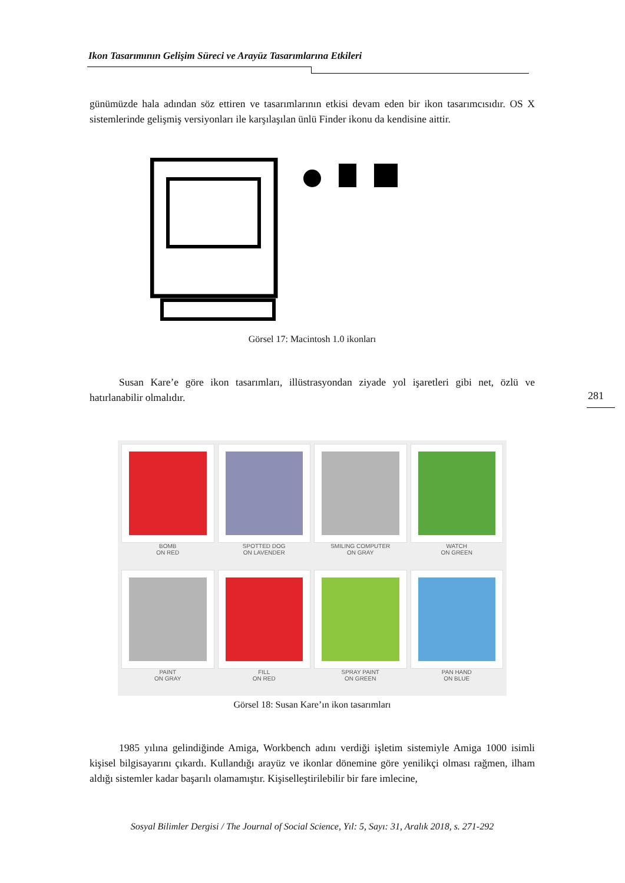Ikon Tasarımının Gelişim Süreci ve Arayüz Tasarımlarına Etkileri
günümüzde hala adından söz ettiren ve tasarımlarının etkisi devam eden bir ikon tasarımcısıdır. OS X sistemlerinde gelişmiş versiyonları ile karşılaşılan ünlü Finder ikonu da kendisine aittir.
Görsel 17: Macintosh 1.0 ikonları
Susan Kare’e göre ikon tasarımları, illüstrasyondan ziyade yol işaretleri gibi net, özlü ve hatırlanabilir olmalıdır.
281
BOMB
ON RED
SPOTTED DOG
ON LAVENDER
SMILING COMPUTER
ON GRAY
WATCH
ON GREEN
PAINT
ON GRAY
FILL
ON RED
SPRAY PAINT
ON GREEN
PAN HAND
ON BLUE
Görsel 18: Susan Kare’ın ikon tasarımları
1985 yılına gelindiğinde Amiga, Workbench adını verdiği işletim sistemiyle Amiga 1000 isimli kişisel bilgisayarını çıkardı. Kullandığı arayüz ve ikonlar dönemine göre yenilikçi olması rağmen, ilham aldığı sistemler kadar başarılı olamamıştır. Kişiselleştirilebilir bir fare imlecine,
Sosyal Bilimler Dergisi / The Journal of Social Science, Yıl: 5, Sayı: 31, Aralık 2018, s. 271-292